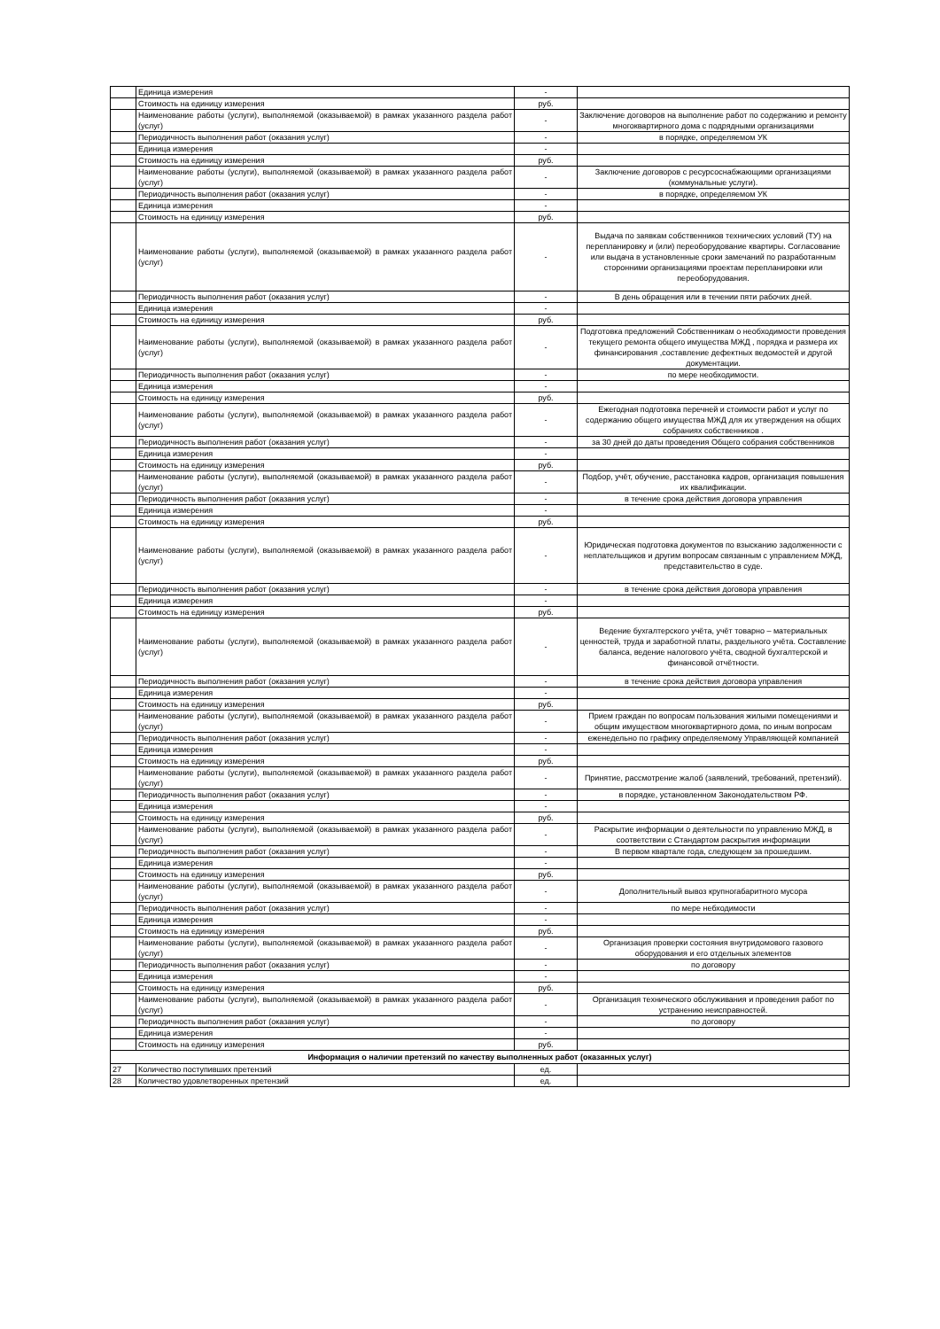| | Единица измерения | - | |
| | Стоимость на единицу измерения | руб. | |
| | Наименование работы (услуги), выполняемой (оказываемой) в рамках указанного раздела работ (услуг) | - | Заключение договоров на выполнение работ по содержанию и ремонту многоквартирного дома с подрядными организациями |
| | Периодичность выполнения работ (оказания услуг) | - | в порядке, определяемом УК |
| | Единица измерения | - | |
| | Стоимость на единицу измерения | руб. | |
| | Наименование работы (услуги), выполняемой (оказываемой) в рамках указанного раздела работ (услуг) | - | Заключение договоров с ресурсоснабжающими организациями (коммунальные услуги). |
| | Периодичность выполнения работ (оказания услуг) | - | в порядке, определяемом УК |
| | Единица измерения | - | |
| | Стоимость на единицу измерения | руб. | |
| | Наименование работы (услуги), выполняемой (оказываемой) в рамках указанного раздела работ (услуг) | - | Выдача по заявкам собственников технических условий (ТУ) на перепланировку и (или) переоборудование квартиры. Согласование или выдача в установленные сроки замечаний по разработанным сторонними организациями проектам перепланировки или переоборудования. |
| | Периодичность выполнения работ (оказания услуг) | - | В день обращения или в течении пяти рабочих дней. |
| | Единица измерения | - | |
| | Стоимость на единицу измерения | руб. | |
| | Наименование работы (услуги), выполняемой (оказываемой) в рамках указанного раздела работ (услуг) | - | Подготовка предложений Собственникам о необходимости проведения текущего ремонта общего имущества МЖД , порядка и размера их финансирования ,составление дефектных ведомостей и другой документации. |
| | Периодичность выполнения работ (оказания услуг) | - | по мере необходимости. |
| | Единица измерения | - | |
| | Стоимость на единицу измерения | руб. | |
| | Наименование работы (услуги), выполняемой (оказываемой) в рамках указанного раздела работ (услуг) | - | Ежегодная подготовка перечней и стоимости работ и услуг по содержанию общего имущества МЖД для их утверждения на общих собраниях собственников . |
| | Периодичность выполнения работ (оказания услуг) | - | за 30 дней до даты проведения Общего собрания собственников |
| | Единица измерения | - | |
| | Стоимость на единицу измерения | руб. | |
| | Наименование работы (услуги), выполняемой (оказываемой) в рамках указанного раздела работ (услуг) | - | Подбор, учёт, обучение, расстановка кадров, организация повышения их квалификации. |
| | Периодичность выполнения работ (оказания услуг) | - | в течение срока действия договора управления |
| | Единица измерения | - | |
| | Стоимость на единицу измерения | руб. | |
| | Наименование работы (услуги), выполняемой (оказываемой) в рамках указанного раздела работ (услуг) | - | Юридическая подготовка документов по взысканию задолженности с неплательщиков и другим вопросам связанным с управлением МЖД, представительство в суде. |
| | Периодичность выполнения работ (оказания услуг) | - | в течение срока действия договора управления |
| | Единица измерения | - | |
| | Стоимость на единицу измерения | руб. | |
| | Наименование работы (услуги), выполняемой (оказываемой) в рамках указанного раздела работ (услуг) | - | Ведение бухгалтерского учёта, учёт товарно – материальных ценностей, труда и заработной платы, раздельного учёта. Составление баланса, ведение налогового учёта, сводной бухгалтерской и финансовой отчётности. |
| | Периодичность выполнения работ (оказания услуг) | - | в течение срока действия договора управления |
| | Единица измерения | - | |
| | Стоимость на единицу измерения | руб. | |
| | Наименование работы (услуги), выполняемой (оказываемой) в рамках указанного раздела работ (услуг) | - | Прием граждан по вопросам пользования жилыми помещениями и общим имуществом многоквартирного дома, по иным вопросам |
| | Периодичность выполнения работ (оказания услуг) | - | еженедельно по графику определяемому Управляющей компанией |
| | Единица измерения | - | |
| | Стоимость на единицу измерения | руб. | |
| | Наименование работы (услуги), выполняемой (оказываемой) в рамках указанного раздела работ (услуг) | - | Принятие, рассмотрение жалоб (заявлений, требований, претензий). |
| | Периодичность выполнения работ (оказания услуг) | - | в порядке, установленном Законодательством РФ. |
| | Единица измерения | - | |
| | Стоимость на единицу измерения | руб. | |
| | Наименование работы (услуги), выполняемой (оказываемой) в рамках указанного раздела работ (услуг) | - | Раскрытие информации о деятельности по управлению МЖД, в соответствии с Стандартом раскрытия информации |
| | Периодичность выполнения работ (оказания услуг) | - | В первом квартале года, следующем за прошедшим. |
| | Единица измерения | - | |
| | Стоимость на единицу измерения | руб. | |
| | Наименование работы (услуги), выполняемой (оказываемой) в рамках указанного раздела работ (услуг) | - | Дополнительный вывоз крупногабаритного мусора |
| | Периодичность выполнения работ (оказания услуг) | - | по мере небходимости |
| | Единица измерения | - | |
| | Стоимость на единицу измерения | руб. | |
| | Наименование работы (услуги), выполняемой (оказываемой) в рамках указанного раздела работ (услуг) | - | Организация проверки состояния внутридомового газового оборудования и его отдельных элементов |
| | Периодичность выполнения работ (оказания услуг) | - | по договору |
| | Единица измерения | - | |
| | Стоимость на единицу измерения | руб. | |
| | Наименование работы (услуги), выполняемой (оказываемой) в рамках указанного раздела работ (услуг) | - | Организация технического обслуживания и проведения работ по устранению неисправностей. |
| | Периодичность выполнения работ (оказания услуг) | - | по договору |
| | Единица измерения | - | |
| | Стоимость на единицу измерения | руб. | |
| Информация о наличии претензий по качеству выполненных работ (оказанных услуг) | | | |
| 27 | Количество поступивших претензий | ед. | |
| 28 | Количество удовлетворенных претензий | ед. | |